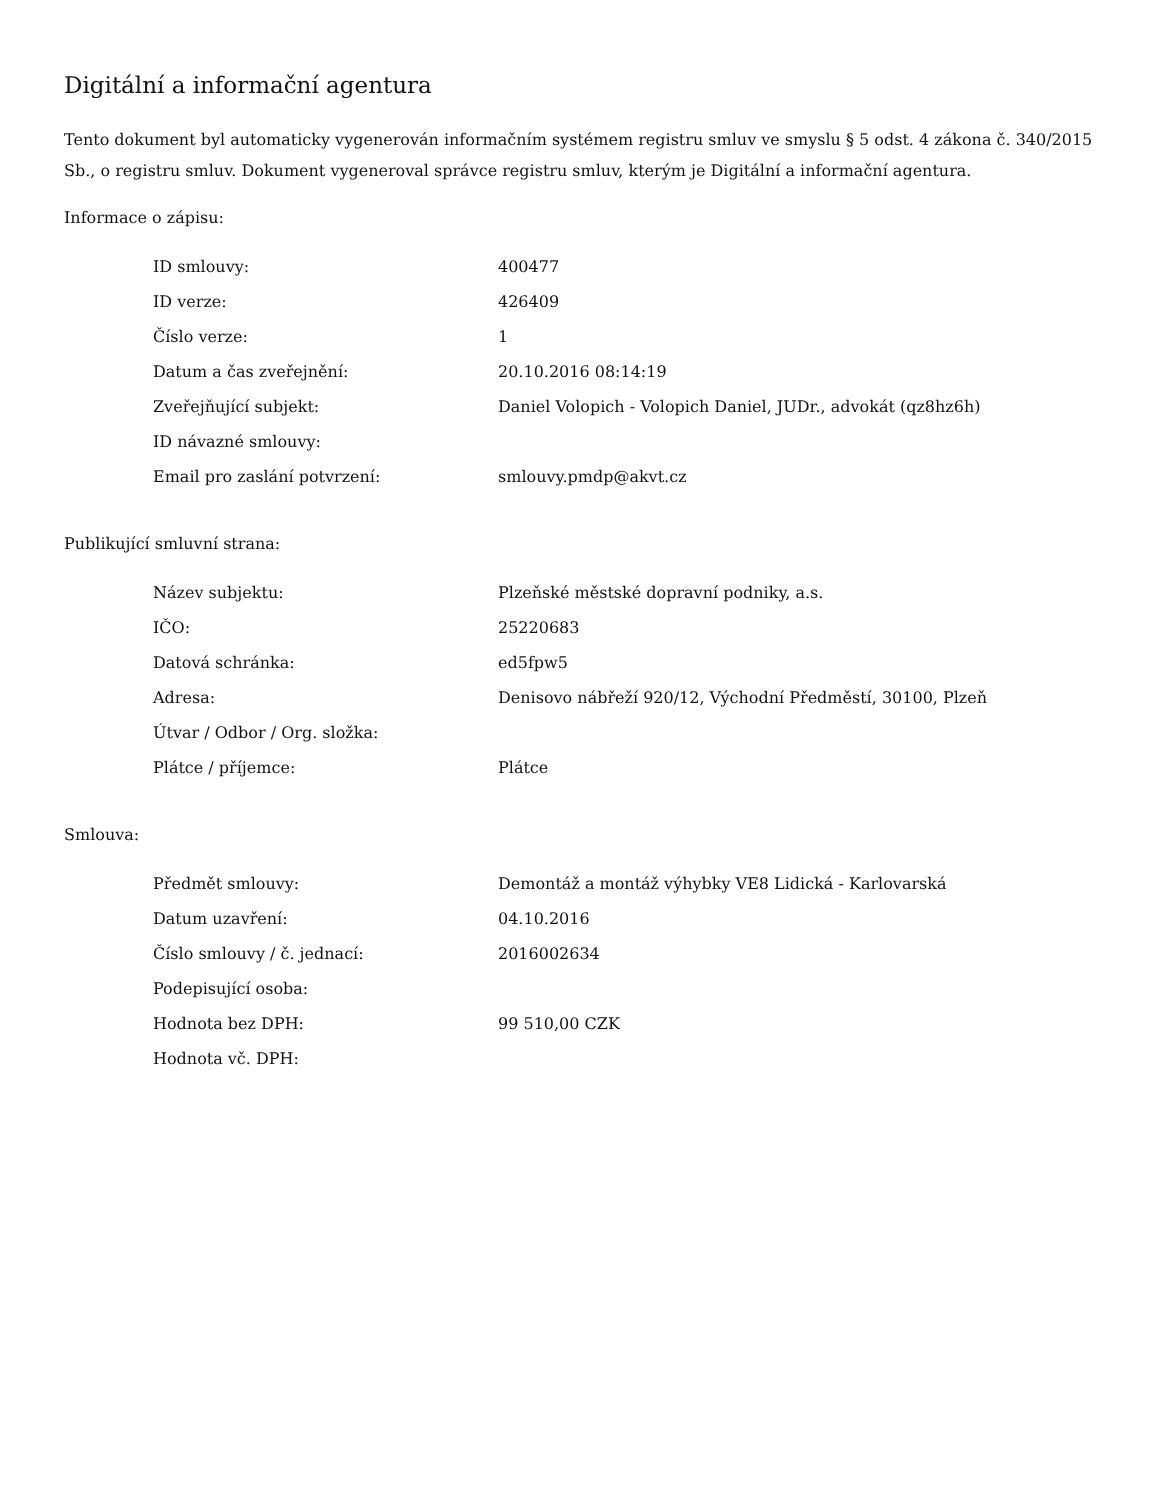Digitální a informační agentura
Tento dokument byl automaticky vygenerován informačním systémem registru smluv ve smyslu § 5 odst. 4 zákona č. 340/2015 Sb., o registru smluv. Dokument vygeneroval správce registru smluv, kterým je Digitální a informační agentura.
Informace o zápisu:
| ID smlouvy: | 400477 |
| ID verze: | 426409 |
| Číslo verze: | 1 |
| Datum a čas zveřejnění: | 20.10.2016 08:14:19 |
| Zveřejňující subjekt: | Daniel Volopich - Volopich Daniel, JUDr., advokát (qz8hz6h) |
| ID návazné smlouvy: | |
| Email pro zaslání potvrzení: | smlouvy.pmdp@akvt.cz |
Publikující smluvní strana:
| Název subjektu: | Plzeňské městské dopravní podniky, a.s. |
| IČO: | 25220683 |
| Datová schránka: | ed5fpw5 |
| Adresa: | Denisovo nábřeží 920/12, Východní Předměstí, 30100, Plzeň |
| Útvar / Odbor / Org. složka: | |
| Plátce / příjemce: | Plátce |
Smlouva:
| Předmět smlouvy: | Demontáž a montáž výhybky VE8 Lidická - Karlovarská |
| Datum uzavření: | 04.10.2016 |
| Číslo smlouvy / č. jednací: | 2016002634 |
| Podepisující osoba: | |
| Hodnota bez DPH: | 99 510,00 CZK |
| Hodnota vč. DPH: | |